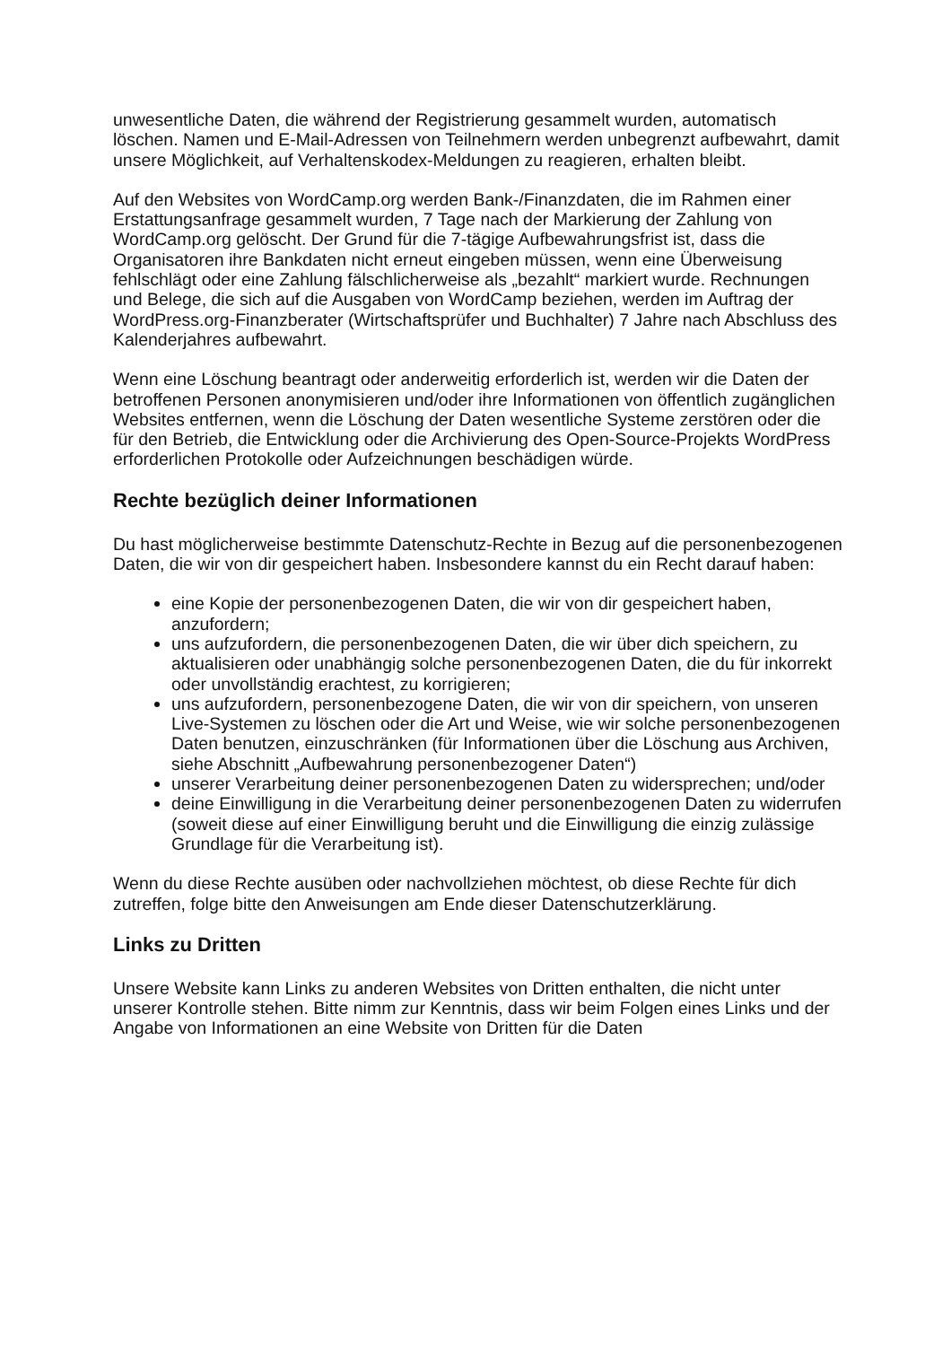unwesentliche Daten, die während der Registrierung gesammelt wurden, automatisch löschen. Namen und E-Mail-Adressen von Teilnehmern werden unbegrenzt aufbewahrt, damit unsere Möglichkeit, auf Verhaltenskodex-Meldungen zu reagieren, erhalten bleibt.
Auf den Websites von WordCamp.org werden Bank-/Finanzdaten, die im Rahmen einer Erstattungsanfrage gesammelt wurden, 7 Tage nach der Markierung der Zahlung von WordCamp.org gelöscht. Der Grund für die 7-tägige Aufbewahrungsfrist ist, dass die Organisatoren ihre Bankdaten nicht erneut eingeben müssen, wenn eine Überweisung fehlschlägt oder eine Zahlung fälschlicherweise als „bezahlt“ markiert wurde. Rechnungen und Belege, die sich auf die Ausgaben von WordCamp beziehen, werden im Auftrag der WordPress.org-Finanzberater (Wirtschaftsprüfer und Buchhalter) 7 Jahre nach Abschluss des Kalenderjahres aufbewahrt.
Wenn eine Löschung beantragt oder anderweitig erforderlich ist, werden wir die Daten der betroffenen Personen anonymisieren und/oder ihre Informationen von öffentlich zugänglichen Websites entfernen, wenn die Löschung der Daten wesentliche Systeme zerstören oder die für den Betrieb, die Entwicklung oder die Archivierung des Open-Source-Projekts WordPress erforderlichen Protokolle oder Aufzeichnungen beschädigen würde.
Rechte bezüglich deiner Informationen
Du hast möglicherweise bestimmte Datenschutz-Rechte in Bezug auf die personenbezogenen Daten, die wir von dir gespeichert haben. Insbesondere kannst du ein Recht darauf haben:
eine Kopie der personenbezogenen Daten, die wir von dir gespeichert haben, anzufordern;
uns aufzufordern, die personenbezogenen Daten, die wir über dich speichern, zu aktualisieren oder unabhängig solche personenbezogenen Daten, die du für inkorrekt oder unvollständig erachtest, zu korrigieren;
uns aufzufordern, personenbezogene Daten, die wir von dir speichern, von unseren Live-Systemen zu löschen oder die Art und Weise, wie wir solche personenbezogenen Daten benutzen, einzuschränken (für Informationen über die Löschung aus Archiven, siehe Abschnitt „Aufbewahrung personenbezogener Daten“)
unserer Verarbeitung deiner personenbezogenen Daten zu widersprechen; und/oder
deine Einwilligung in die Verarbeitung deiner personenbezogenen Daten zu widerrufen (soweit diese auf einer Einwilligung beruht und die Einwilligung die einzig zulässige Grundlage für die Verarbeitung ist).
Wenn du diese Rechte ausüben oder nachvollziehen möchtest, ob diese Rechte für dich zutreffen, folge bitte den Anweisungen am Ende dieser Datenschutzerklärung.
Links zu Dritten
Unsere Website kann Links zu anderen Websites von Dritten enthalten, die nicht unter unserer Kontrolle stehen. Bitte nimm zur Kenntnis, dass wir beim Folgen eines Links und der Angabe von Informationen an eine Website von Dritten für die Daten